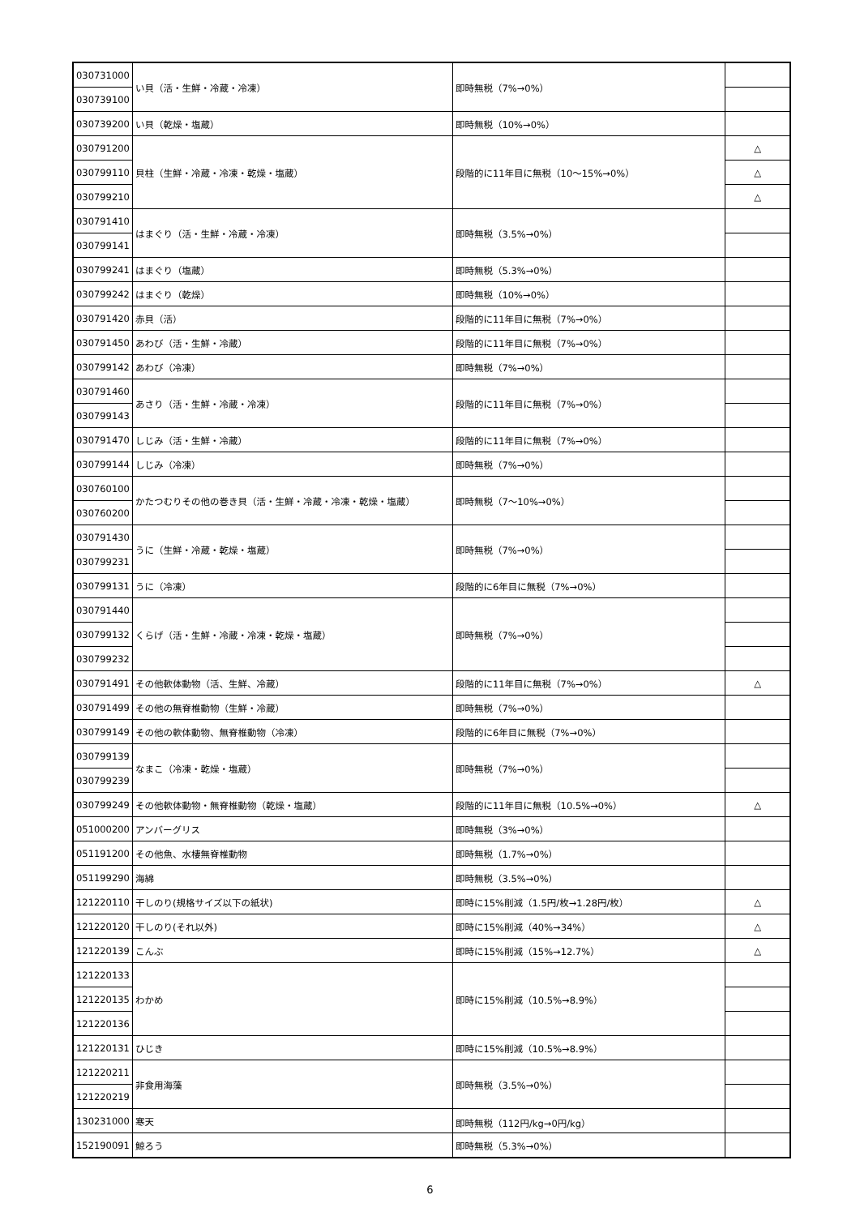| 030731000 | い貝（活・生鮮・冷蔵・冷凍） | 即時無税（7%→0%） | |
| 030739100 | | | |
| 030739200 | い貝（乾燥・塩蔵） | 即時無税（10%→0%） | |
| 030791200 | 貝柱（生鮮・冷蔵・冷凍・乾燥・塩蔵） | 段階的に11年目に無税（10～15%→0%） | △ |
| 030799110 | | | △ |
| 030799210 | | | △ |
| 030791410 | はまぐり（活・生鮮・冷蔵・冷凍） | 即時無税（3.5%→0%） | |
| 030799141 | | | |
| 030799241 | はまぐり（塩蔵） | 即時無税（5.3%→0%） | |
| 030799242 | はまぐり（乾燥） | 即時無税（10%→0%） | |
| 030791420 | 赤貝（活） | 段階的に11年目に無税（7%→0%） | |
| 030791450 | あわび（活・生鮮・冷蔵） | 段階的に11年目に無税（7%→0%） | |
| 030799142 | あわび（冷凍） | 即時無税（7%→0%） | |
| 030791460 | あさり（活・生鮮・冷蔵・冷凍） | 段階的に11年目に無税（7%→0%） | |
| 030799143 | | | |
| 030791470 | しじみ（活・生鮮・冷蔵） | 段階的に11年目に無税（7%→0%） | |
| 030799144 | しじみ（冷凍） | 即時無税（7%→0%） | |
| 030760100 | かたつむりその他の巻き貝（活・生鮮・冷蔵・冷凍・乾燥・塩蔵） | 即時無税（7～10%→0%） | |
| 030760200 | | | |
| 030791430 | うに（生鮮・冷蔵・乾燥・塩蔵） | 即時無税（7%→0%） | |
| 030799231 | | | |
| 030799131 | うに（冷凍） | 段階的に6年目に無税（7%→0%） | |
| 030791440 | くらげ（活・生鮮・冷蔵・冷凍・乾燥・塩蔵） | 即時無税（7%→0%） | |
| 030799132 | | | |
| 030799232 | | | |
| 030791491 | その他軟体動物（活、生鮮、冷蔵） | 段階的に11年目に無税（7%→0%） | △ |
| 030791499 | その他の無脊椎動物（生鮮・冷蔵） | 即時無税（7%→0%） | |
| 030799149 | その他の軟体動物、無脊椎動物（冷凍） | 段階的に6年目に無税（7%→0%） | |
| 030799139 | なまこ（冷凍・乾燥・塩蔵） | 即時無税（7%→0%） | |
| 030799239 | | | |
| 030799249 | その他軟体動物・無脊椎動物（乾燥・塩蔵） | 段階的に11年目に無税（10.5%→0%） | △ |
| 051000200 | アンバーグリス | 即時無税（3%→0%） | |
| 051191200 | その他魚、水棲無脊椎動物 | 即時無税（1.7%→0%） | |
| 051199290 | 海綿 | 即時無税（3.5%→0%） | |
| 121220110 | 干しのり(規格サイズ以下の紙状) | 即時に15%削減（1.5円/枚→1.28円/枚） | △ |
| 121220120 | 干しのり(それ以外) | 即時に15%削減（40%→34%） | △ |
| 121220139 | こんぶ | 即時に15%削減（15%→12.7%） | △ |
| 121220133 | わかめ | 即時に15%削減（10.5%→8.9%） | |
| 121220135 | | | |
| 121220136 | | | |
| 121220131 | ひじき | 即時に15%削減（10.5%→8.9%） | |
| 121220211 | 非食用海藻 | 即時無税（3.5%→0%） | |
| 121220219 | | | |
| 130231000 | 寒天 | 即時無税（112円/kg→0円/kg） | |
| 152190091 | 鯨ろう | 即時無税（5.3%→0%） | |
6